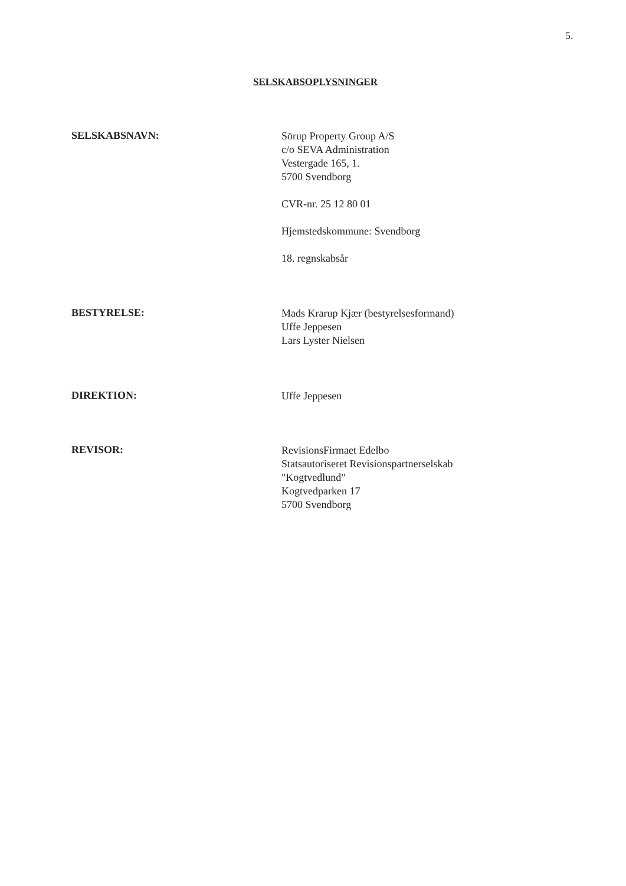5.
SELSKABSOPLYSNINGER
SELSKABSNAVN:
Sörup Property Group A/S
c/o SEVA Administration
Vestergade 165, 1.
5700 Svendborg
CVR-nr. 25 12 80 01
Hjemstedskommune: Svendborg
18. regnskabsår
BESTYRELSE:
Mads Krarup Kjær (bestyrelsesformand)
Uffe Jeppesen
Lars Lyster Nielsen
DIREKTION:
Uffe Jeppesen
REVISOR:
RevisionsFirmaet Edelbo
Statsautoriseret Revisionspartnerselskab
"Kogtvedlund"
Kogtvedparken 17
5700 Svendborg